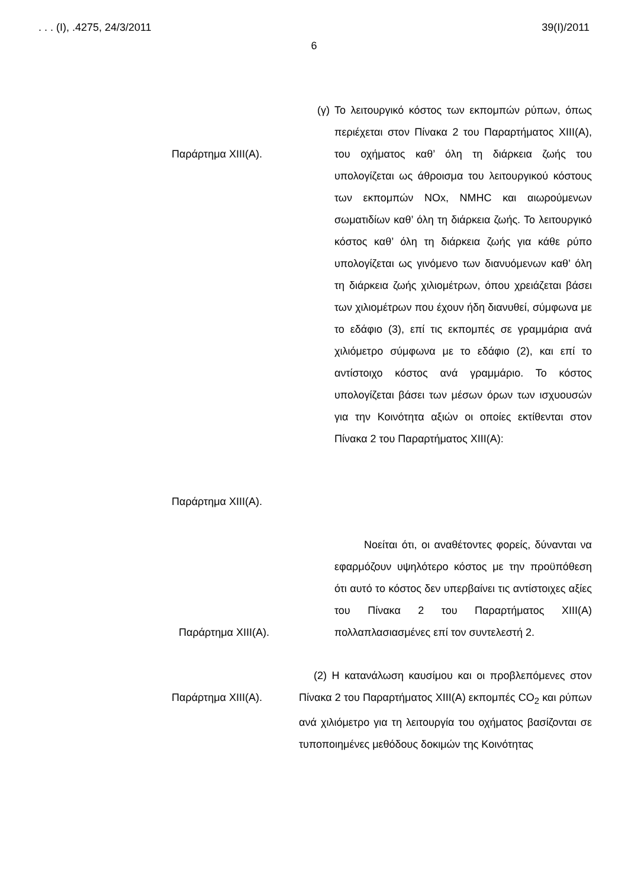. . . (Ι), .4275, 24/3/2011 39(Ι)/2011
6
Παράρτημα XIII(A).
Παράρτημα XIII(A).
(γ) Το λειτουργικό κόστος των εκπομπών ρύπων, όπως περιέχεται στον Πίνακα 2 του Παραρτήματος XIII(A), του οχήματος καθ’ όλη τη διάρκεια ζωής του υπολογίζεται ως άθροισμα του λειτουργικού κόστους των εκπομπών NOx, NMHC και αιωρούμενων σωματιδίων καθ’ όλη τη διάρκεια ζωής. Το λειτουργικό κόστος καθ’ όλη τη διάρκεια ζωής για κάθε ρύπο υπολογίζεται ως γινόμενο των διανυόμενων καθ’ όλη τη διάρκεια ζωής χιλιομέτρων, όπου χρειάζεται βάσει των χιλιομέτρων που έχουν ήδη διανυθεί, σύμφωνα με το εδάφιο (3), επί τις εκπομπές σε γραμμάρια ανά χιλιόμετρο σύμφωνα με το εδάφιο (2), και επί το αντίστοιχο κόστος ανά γραμμάριο. Το κόστος υπολογίζεται βάσει των μέσων όρων των ισχυουσών για την Κοινότητα αξιών οι οποίες εκτίθενται στον Πίνακα 2 του Παραρτήματος XIII(A):
Παράρτημα XIII(A). Νοείται ότι, οι αναθέτοντες φορείς, δύνανται να εφαρμόζουν υψηλότερο κόστος με την προϋπόθεση ότι αυτό το κόστος δεν υπερβαίνει τις αντίστοιχες αξίες του Πίνακα 2 του Παραρτήματος XIII(A) πολλαπλασιασμένες επί τον συντελεστή 2.
Παράρτημα XIII(A). (2) Η κατανάλωση καυσίμου και οι προβλεπόμενες στον Πίνακα 2 του Παραρτήματος XIII(A) εκπομπές CO<sub>2</sub> και ρύπων ανά χιλιόμετρο για τη λειτουργία του οχήματος βασίζονται σε τυποποιημένες μεθόδους δοκιμών της Κοινότητας